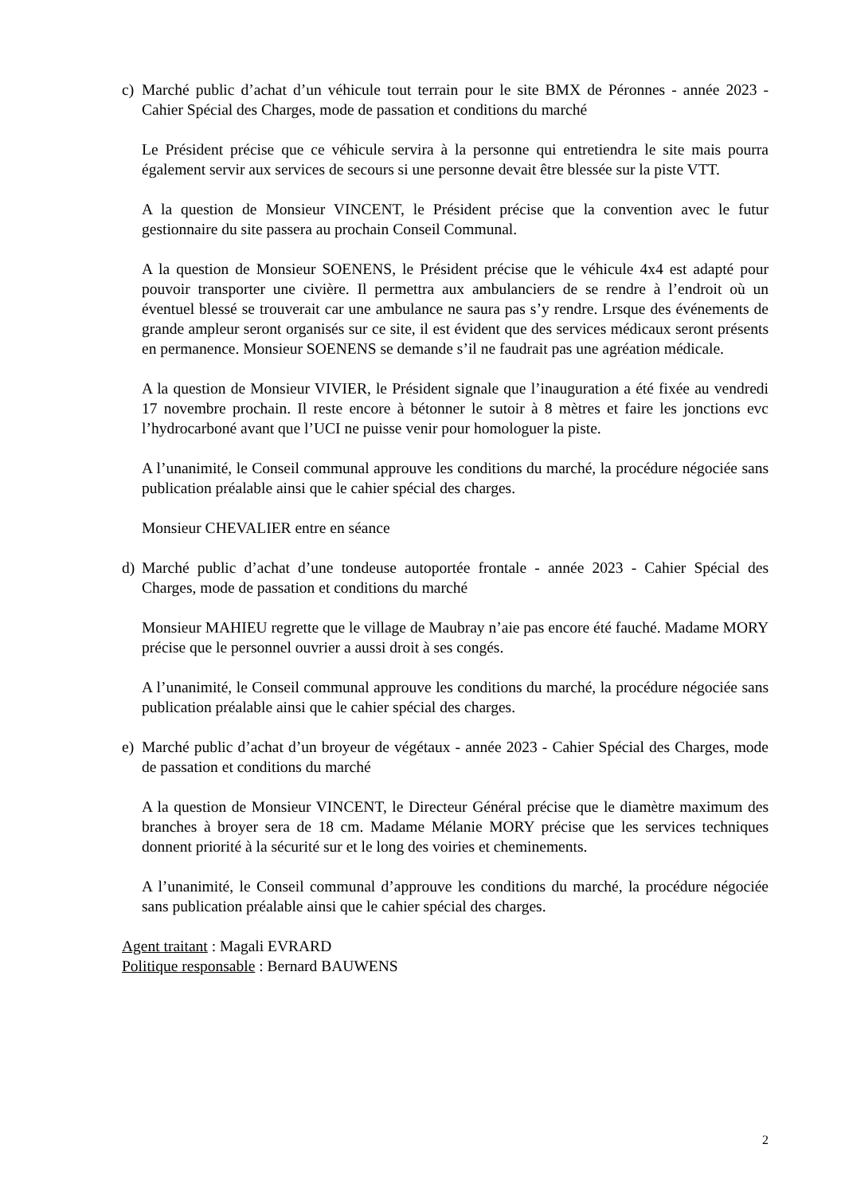c) Marché public d’achat d’un véhicule tout terrain pour le site BMX de Péronnes - année 2023 - Cahier Spécial des Charges, mode de passation et conditions du marché
Le Président précise que ce véhicule servira à la personne qui entretiendra le site mais pourra également servir aux services de secours si une personne devait être blessée sur la piste VTT.
A la question de Monsieur VINCENT, le Président précise que la convention avec le futur gestionnaire du site passera au prochain Conseil Communal.
A la question de Monsieur SOENENS, le Président précise que le véhicule 4x4 est adapté pour pouvoir transporter une civière. Il permettra aux ambulanciers de se rendre à l’endroit où un éventuel blessé se trouverait car une ambulance ne saura pas s’y rendre. Lrsque des événements de grande ampleur seront organisés sur ce site, il est évident que des services médicaux seront présents en permanence. Monsieur SOENENS se demande s’il ne faudrait pas une agréation médicale.
A la question de Monsieur VIVIER, le Président signale que l’inauguration a été fixée au vendredi 17 novembre prochain. Il reste encore à bétonner le sutoir à 8 mètres et faire les jonctions evc l’hydrocarboné avant que l’UCI ne puisse venir pour homologuer la piste.
A l’unanimité, le Conseil communal approuve les conditions du marché, la procédure négociée sans publication préalable ainsi que le cahier spécial des charges.
Monsieur CHEVALIER entre en séance
d) Marché public d’achat d’une tondeuse autoportée frontale - année 2023 - Cahier Spécial des Charges, mode de passation et conditions du marché
Monsieur MAHIEU regrette que le village de Maubray n’aie pas encore été fauché. Madame MORY précise que le personnel ouvrier a aussi droit à ses congés.
A l’unanimité, le Conseil communal approuve les conditions du marché, la procédure négociée sans publication préalable ainsi que le cahier spécial des charges.
e) Marché public d’achat d’un broyeur de végétaux - année 2023 - Cahier Spécial des Charges, mode de passation et conditions du marché
A la question de Monsieur VINCENT, le Directeur Général précise que le diamètre maximum des branches à broyer sera de 18 cm. Madame Mélanie MORY précise que les services techniques donnent priorité à la sécurité sur et le long des voiries et cheminements.
A l’unanimité, le Conseil communal d’approuve les conditions du marché, la procédure négociée sans publication préalable ainsi que le cahier spécial des charges.
Agent traitant : Magali EVRARD
Politique responsable : Bernard BAUWENS
2